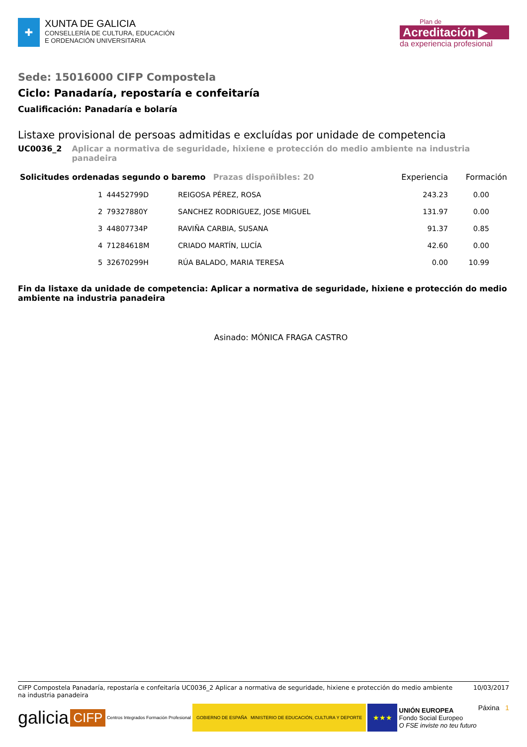✚
XUNTA DE GALICIA
CONSELLERÍA DE CULTURA, EDUCACIÓN
E ORDENACIÓN UNIVERSITARIA
Plan de
Acreditación ▶
da experiencia profesional
Sede: 15016000 CIFP Compostela
Ciclo: Panadaría, repostaría e confeitaría
Cualificación: Panadaría e bolaría
Listaxe provisional de persoas admitidas e excluídas por unidade de competencia
UC0036_2 Aplicar a normativa de seguridade, hixiene e protección do medio ambiente na industria panadeira
| Solicitudes ordenadas segundo o baremo Prazas dispoñibles: 20 | | | | Experiencia | Formación |
| --- | --- | --- | --- | --- | --- |
| | 1 | 44452799D | REIGOSA PÉREZ, ROSA | 243.23 | 0.00 |
| | 2 | 79327880Y | SANCHEZ RODRIGUEZ, JOSE MIGUEL | 131.97 | 0.00 |
| | 3 | 44807734P | RAVIÑA CARBIA, SUSANA | 91.37 | 0.85 |
| | 4 | 71284618M | CRIADO MARTÍN, LUCÍA | 42.60 | 0.00 |
| | 5 | 32670299H | RÚA BALADO, MARIA TERESA | 0.00 | 10.99 |
Fin da listaxe da unidade de competencia: Aplicar a normativa de seguridade, hixiene e protección do medio ambiente na industria panadeira
Asinado: MÓNICA FRAGA CASTRO
CIFP Compostela Panadaría, repostaría e confeitaría UC0036_2 Aplicar a normativa de seguridade, hixiene e protección do medio ambiente na industria panadeira 10/03/2017
galicia
CIFP Centros Integrados Formación Profesional
GOBIERNO DE ESPAÑA MINISTERIO DE EDUCACIÓN, CULTURA Y DEPORTE
★★★
UNIÓN EUROPEA
Fondo Social Europeo
O FSE inviste no teu futuro
Páxina 1